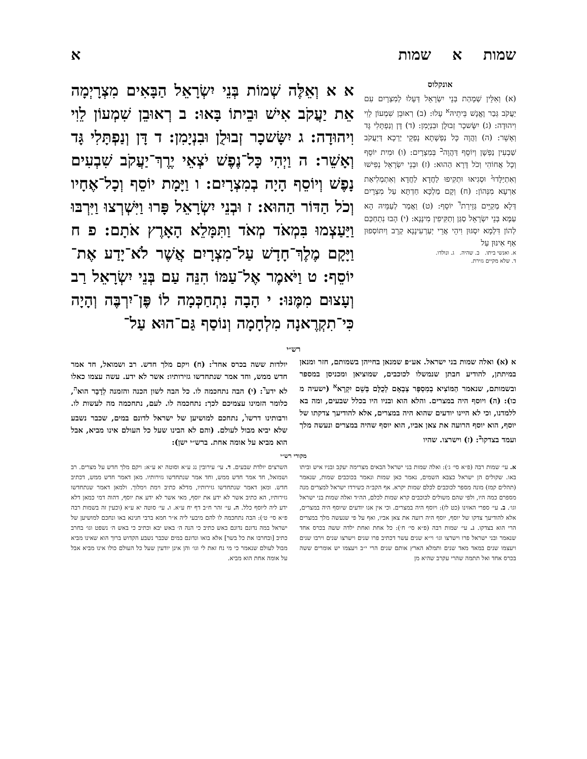שמות א שמות א
אונקלוס
(א) וְאִלֵּין שְׁמָהַת בְּנֵי יִשְׂרָאֵל דְּעָלוּ לְמִצְרָיִם עִם יַעֲקֹב גְּבַר וֶאֱנָשׁ בֵּיתֵיהּ<sup>א</sup> עָלוּ: (ב) רְאוּבֵן שִׁמְעוֹן לֵוִי וִיהוּדָה: (ג) יִשָּׂשכָר זְבוּלֻן וּבִנְיָמִן: (ד) דָּן וְנַפְתָּלִי גָּד וְאָשֵׁר: (ה) וַהֲוָה כָּל נַפְשָׁתָא נָפְקֵי יַרְכָא דְּיַעֲקֹב שַׁבְעִין נַפְשָׁן וְיוֹסֵף דַּהֲוָה<sup>ב</sup> בְּמִצְרָיִם: (ו) וּמִית יוֹסֵף וְכָל אֲחוֹהִי וְכֹל דָּרָא הַהוּא: (ז) וּבְנֵי יִשְׂרָאֵל נְפִישׁוּ וְאִתְיַלָּדוּ<sup>ג</sup> וּסְגִיאוּ וּתְקִיפוּ לַחֲדָא לַחֲדָא וְאִתְמְלִיאַת אַרְעָא מִנְּהוֹן: (ח) וְקָם מַלְכָּא חַדְתָּא עַל מִצְרָיִם דְּלָא מְקַיֵּים גְּזֵירַת<sup>ד</sup> יוֹסֵף: (ט) וַאֲמַר לְעַמֵּיהּ הָא עַמָּא בְּנֵי יִשְׂרָאֵל סַגַּן וְתַקִּיפִין מִינָּנָא: (י) הָבוּ נִתְחַכַּם לְהוֹן דִּלְמָא יִסְגּוּן וִיהֵי אֲרֵי יְעַרְעִינָנָא קְרָב וְיִתּוֹסְפוּן אַף אִינּוּן עַל
א. ואנשי ביתו. ב. שהיה. ג. ונולדו.
ד. שלא מקיים גזירת.
א א וְאֵלֶּה שְׁמוֹת בְּנֵי יִשְׂרָאֵל הַבָּאִים מִצְרָיְמָה אֵת יַעֲקֹב אִישׁ וּבֵיתוֹ בָּאוּ: ב רְאוּבֵן שִׁמְעוֹן לֵוִי וִיהוּדָה: ג יִשָּׂשכָר זְבוּלֻן וּבִנְיָמִן: ד דָּן וְנַפְתָּלִי גָּד וְאָשֵׁר: ה וַיְהִי כָּל־נֶפֶשׁ יֹצְאֵי יֶרֶךְ־יַעֲקֹב שִׁבְעִים נָפֶשׁ וְיוֹסֵף הָיָה בְמִצְרָיִם: ו וַיָּמָת יוֹסֵף וְכָל־אֶחָיו וְכֹל הַדּוֹר הַהוּא: ז וּבְנֵי יִשְׂרָאֵל פָּרוּ וַיִּשְׁרְצוּ וַיִּרְבּוּ וַיַּעַצְמוּ בִּמְאֹד מְאֹד וַתִּמָּלֵא הָאָרֶץ אֹתָם: פ ח וַיָּקָם מֶלֶךְ־חָדָשׁ עַל־מִצְרָיִם אֲשֶׁר לֹא־יָדַע אֶת־יוֹסֵף: ט וַיֹּאמֶר אֶל־עַמּוֹ הִנֵּה עַם בְּנֵי יִשְׂרָאֵל רַב וְעָצוּם מִמֶּנּוּ: י הָבָה נִתְחַכְּמָה לוֹ פֶּן־יִרְבֶּה וְהָיָה כִּי־תִקְרֶאנָה מִלְחָמָה וְנוֹסַף גַּם־הוּא עַל־
רש״י
א (א) ואלה שמות בני ישראל. אע״פ שמנאן בחייהן בשמותם, חזר ומנאן במיתתן, להודיע חבתן שנמשלו לכוכבים, שמוציאן ומכניסן במספר ובשמותם, שנאמר הַמּוֹצִיא בְמִסְפָּר צְבָאָם לְכֻלָּם בְּשֵׁם יִקְרָא<sup>א</sup> (ישעיה מ כו): (ה) ויוסף היה במצרים. והלא הוא ובניו היו בכלל שבעים, ומה בא ללמדנו, וכי לא היינו יודעים שהוא היה במצרים, אלא להודיעך צדקתו של יוסף, הוא יוסף הרועה את צאן אביו, הוא יוסף שהיה במצרים ונעשה מלך ועמד בצדקו<sup>ב</sup>: (ז) וישרצו. שהיו
יולדות ששה בכרס אחד<sup>ג</sup>: (ח) ויקם מלך חדש. רב ושמואל, חד אמר חדש ממש, וחד אמר שנתחדשו גזירותיו: אשר לא ידע. עשה עצמו כאלו לא ידע<sup>ד</sup>: (י) הבה נתחכמה לו. כל הבה לשון הכנה והזמנה לְדָבָר הוא<sup>ה</sup>, כלומר הזמינו עצמיכם לכך: נתחכמה לו. לעם, נתחכמה מה לעשות לו. ורבותינו דרשו<sup>ו</sup>, נתחכם למושיען של ישראל לדונם במים, שכבר נשבע שלא יביא מבול לעולם. (והם לא הבינו שעל כל העולם אינו מביא, אבל הוא מביא על אומה אחת. ברש״י ישן):
מקורי רש״י
א. עי׳ שמות רבה (פ״א סי׳ ג׳): ואלה שמות בני ישראל הבאים מצרימה יעקב ובניו איש וביתו באו. שקולים הן ישראל כצבא השמים, נאמר כאן שמות ונאמר בכוכבים שמות, שנאמר (תהלים קמז) מונה מספר לכוכבים לכלם שמות יקרא. אף הקב״ה כשירדו ישראל למצרים מנה מספרם כמה היו, ולפי שהם משולים לכוכבים קרא שמות לכלם, הה״ד ואלה שמות בני ישראל וגו׳. ב. עי׳ ספרי האזינו (כט לז): ויוסף היה במצרים. וכי אין אנו יודעים שיוסף היה במצרים, אלא להודיעך צדקו של יוסף, יוסף היה רועה את צאן אביו, ואף על פי שנעשה מלך במצרים הרי הוא בצדקו. ג. עי׳ שמות רבה (פ״א סי׳ ח׳): כל אחת ואחת ילדה ששה בכרס אחד שנאמר ובני ישראל פרו וישרצו וגו׳ וי״א שנים עשר דכתיב פרו שנים וישרצו שנים וירבו שנים ויעצמו שנים במאד מאד שנים ותמלא הארץ אותם שנים הרי י״ב ויעצמו יש אומרים ששה בכרס אחד ואל תתמה שהרי עקרב שהיא מן
השרצים יולדת שבעים. ד. עי׳ עירובין נג ע״א וסוטה יא ע״א: ויקם מלך חדש על מצרים. רב ושמואל, חד אמר חדש ממש, וחד אמר שנתחדשו גזירותיו. מאן דאמר חדש ממש, דכתיב חדש. ומאן דאמר שנתחדשו גזירותיו, מדלא כתיב וימת וימלוך. ולמאן דאמר שנתחדשו גזירותיו, הא כתיב אשר לא ידע את יוסף, מאי אשר לא ידע את יוסף, דהוה דמי כמאן דלא ידע ליה ליוסף כלל. ה. עי׳ זהר ח״ב דף יח ע״א. ו. עי׳ סוטה יא ע״א (וכעין זה בשמות רבה פ״א סי׳ ט׳): הבה נתחכמה לו להם מיבעי ליה א״ר חמא ברבי חנינא באו ונחכם למושיען של ישראל במה נדונם נדונם באש כתיב כי הנה ה׳ באש יבא וכתיב כי באש ה׳ נשפט וגו׳ בחרב כתיב [ובחרבו את כל בשר] אלא בואו ונדונם במים שכבר נשבע הקדוש ברוך הוא שאינו מביא מבול לעולם שנאמר כי מי נח זאת לי וגו׳ והן אינן יודעין שעל כל העולם כולו אינו מביא אבל על אומה אחת הוא מביא.